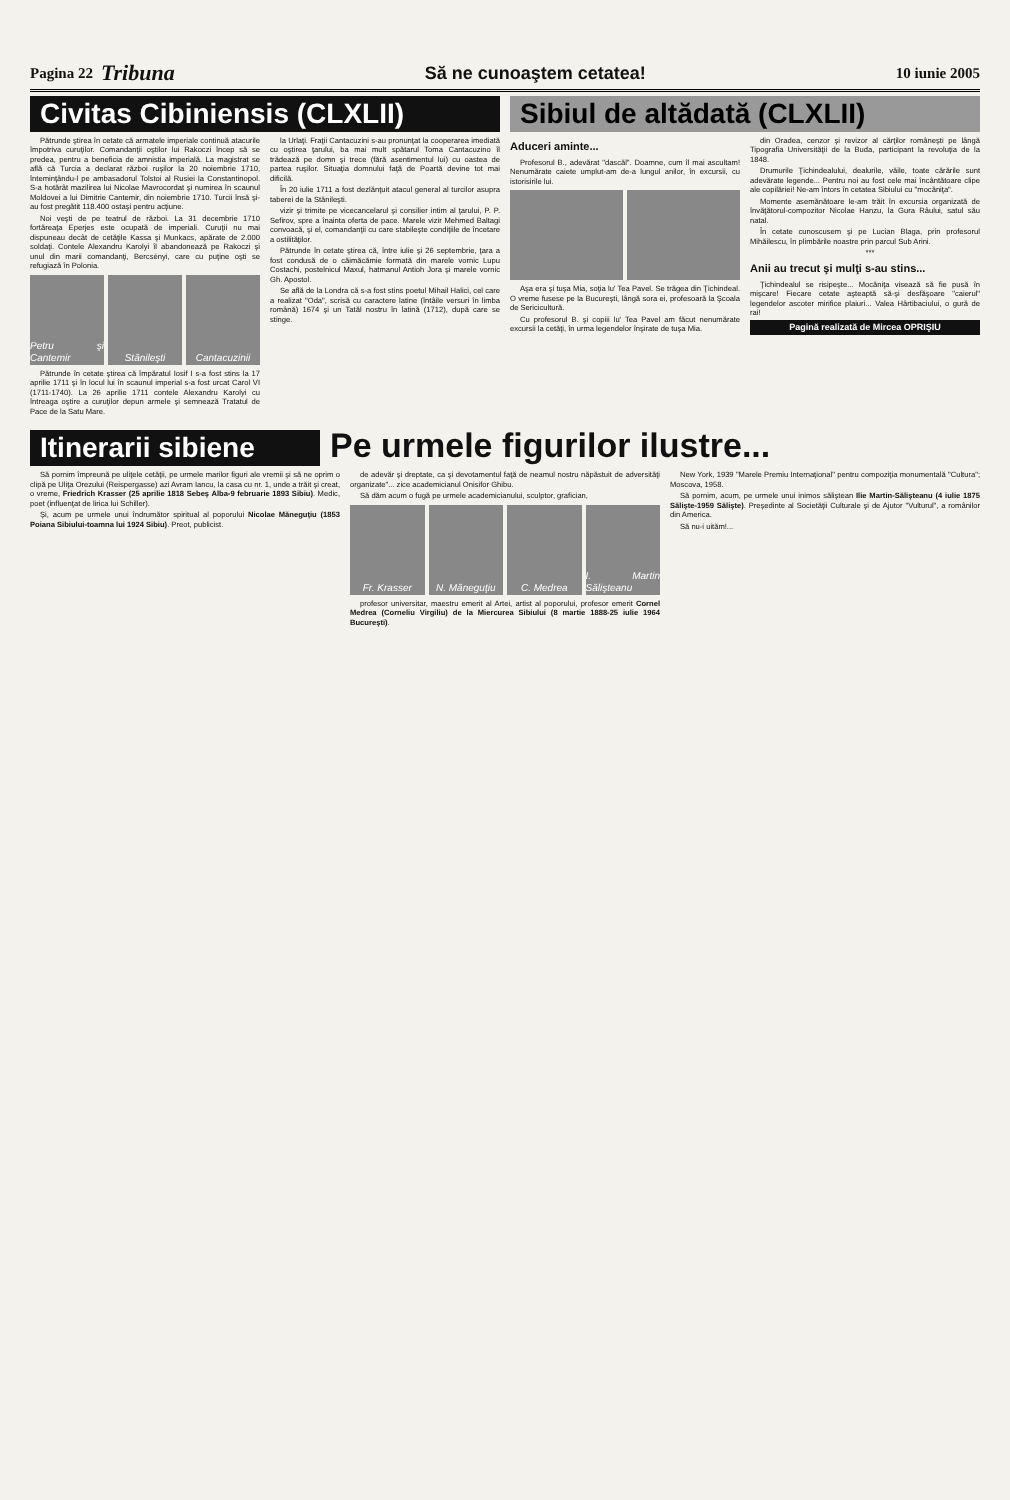Pagina 22 Tribuna Să ne cunoaştem cetatea! 10 iunie 2005
Civitas Cibiniensis (CLXLII)
Pătrunde ştirea în cetate că armatele imperiale continuă atacurile împotriva curuţilor. Comandanţii oştilor lui Rakoczi încep să se predea, pentru a beneficia de amnistia imperială. La magistrat se află că Turcia a declarat război ruşilor la 20 noiembrie 1710, înteminţându-l pe ambasadorul Tolstoi al Rusiei la Constantinopol. S-a hotărât mazilirea lui Nicolae Mavrocordat şi numirea în scaunul Moldovei a lui Dimitrie Cantemir, din noiembrie 1710. Turcii însă şi-au fost pregătit 118.400 ostaşi pentru acţiune.
Noi veşti de pe teatrul de război. La 31 decembrie 1710 fortăreaţa Eperjes este ocupată de imperiali. Curuţii nu mai dispuneau decât de cetăţile Kassa şi Munkacs, apărate de 2.000 soldaţi. Contele Alexandru Karolyi îl abandonează pe Rakoczi şi unul din marii comandanţi, Bercsényi, care cu puţine oşti se refugiază în Polonia.
Petru şi Cantemir Stănileşti Cantacuzinii
Pătrunde în cetate ştirea că împăratul Iosif I s-a fost stins la 17 aprilie 1711 şi în locul lui în scaunul imperial s-a fost urcat Carol VI (1711-1740). La 26 aprilie 1711 contele Alexandru Karolyi cu întreaga oştire a curuţilor depun armele şi semnează Tratatul de Pace de la Satu Mare.
la Urlaţi. Fraţii Cantacuzini s-au pronunţat la cooperarea imediată cu oştirea ţarului, ba mai mult spătarul Toma Cantacuzino îl trădează pe domn şi trece (fără asentimentul lui) cu oastea de partea ruşilor. Situaţia domnului faţă de Poartă devine tot mai dificilă.
În 20 iulie 1711 a fost dezlănţuit atacul general al turcilor asupra taberei de la Stănileşti.
vizir şi trimite pe vicecancelarul şi consilier intim al ţarului, P. P. Sefirov, spre a înainta oferta de pace. Marele vizir Mehmed Baltagi convoacă, şi el, comandanţii cu care stabileşte condiţiile de încetare a ostilităţilor.
Pătrunde în cetate ştirea că, între iulie şi 26 septembrie, ţara a fost condusă de o căimăcămie formată din marele vornic Lupu Costachi, postelnicul Maxul, hatmanul Antioh Jora şi marele vornic Gh. Apostol.
Se află de la Londra că s-a fost stins poetul Mihail Halici, cel care a realizat "Oda", scrisă cu caractere latine (întâile versuri în limba română) 1674 şi un Tatăl nostru în latină (1712), după care se stinge.
Sibiul de altădată (CLXLII)
Aduceri aminte...
Profesorul B., adevărat "dascăl". Doamne, cum îl mai ascultam! Nenumărate caiete umplut-am de-a lungul anilor, în excursii, cu istorisirile lui.
Aşa era şi tuşa Mia, soţia lu' Tea Pavel. Se trăgea din Ţichindeal. O vreme fusese pe la Bucureşti, lângă sora ei, profesoară la Şcoala de Sericicultură.
Cu profesorul B. şi copiii lu' Tea Pavel am făcut nenumărate excursii la cetăţi, în urma legendelor înşirate de tuşa Mia.
din Oradea, cenzor şi revizor al cărţilor româneşti pe lângă Tipografia Universităţii de la Buda, participant la revoluţia de la 1848.
Drumurile Ţichindealului, dealurile, văile, toate cărările sunt adevărate legende... Pentru noi au fost cele mai încântătoare clipe ale copilăriei! Ne-am întors în cetatea Sibiului cu "mocăniţa".
Momente asemănătoare le-am trăit în excursia organizată de învăţătorul-compozitor Nicolae Hanzu, la Gura Râului, satul său natal.
În cetate cunoscusem şi pe Lucian Blaga, prin profesorul Mihăilescu, în plimbările noastre prin parcul Sub Arini.
***
Anii au trecut şi mulţi s-au stins...
Ţichindealul se risipeşte... Mocăniţa visează să fie pusă în mişcare! Fiecare cetate aşteaptă să-şi desfăşoare "caierul" legendelor ascoter mirifice plaiuri... Valea Hârtibaciului, o gură de rai!
Pagină realizată de Mircea OPRIŞIU
Itinerarii sibiene
Pe urmele figurilor ilustre...
Să pornim împreună pe uliţele cetăţii, pe urmele marilor figuri ale vremii şi să ne oprim o clipă pe Uliţa Orezului (Reispergasse) azi Avram Iancu, la casa cu nr. 1, unde a trăit şi creat, o vreme, Friedrich Krasser (25 aprilie 1818 Sebeş Alba-9 februarie 1893 Sibiu). Medic, poet (influenţat de lirica lui Schiller).
Şi, acum pe urmele unui îndrumător spiritual al poporului Nicolae Măneguţiu (1853 Poiana Sibiului-toamna lui 1924 Sibiu). Preot, publicist.
de adevăr şi dreptate, ca şi devotamentul faţă de neamul nostru năpăstuit de adversităţi organizate"... zice academicianul Onisifor Ghibu.
Să dăm acum o fugă pe urmele academicianului, sculptor, grafician,
Fr. Krasser N. Măneguţiu C. Medrea I. Martin Sălişteanu
profesor universitar, maestru emerit al Artei, artist al poporului, profesor emerit Cornel Medrea (Corneliu Virgiliu) de la Miercurea Sibiului (8 martie 1888-25 iulie 1964 Bucureşti).
New York, 1939 "Marele Premiu Internaţional" pentru compoziţia monumentală "Cultura"; Moscova, 1958.
Să pornim, acum, pe urmele unui inimos săliştean Ilie Martin-Sălişteanu (4 iulie 1875 Sălişte-1959 Sălişte). Preşedinte al Societăţii Culturale şi de Ajutor "Vulturul", a românilor din America.
Să nu-i uităm!...